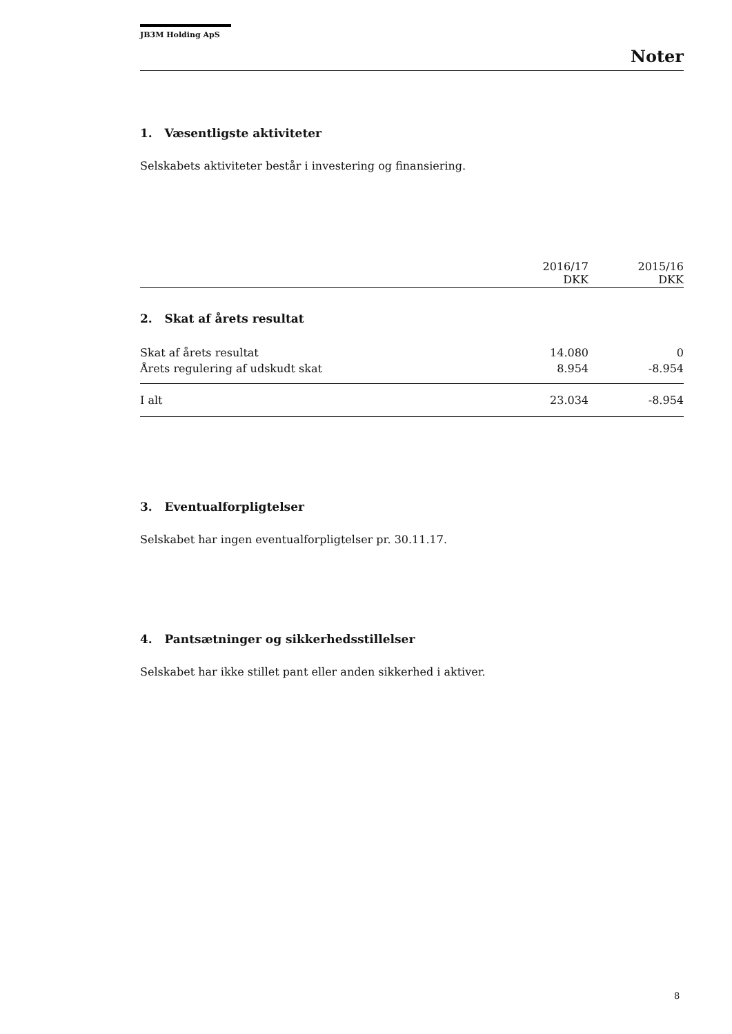JB3M Holding ApS
Noter
1. Væsentligste aktiviteter
Selskabets aktiviteter består i investering og finansiering.
| | 2016/17 DKK | 2015/16 DKK |
| --- | --- | --- |
| 2. Skat af årets resultat | | |
| Skat af årets resultat | 14.080 | 0 |
| Årets regulering af udskudt skat | 8.954 | -8.954 |
| I alt | 23.034 | -8.954 |
3. Eventualforpligtelser
Selskabet har ingen eventualforpligtelser pr. 30.11.17.
4. Pantsætninger og sikkerhedsstillelser
Selskabet har ikke stillet pant eller anden sikkerhed i aktiver.
8